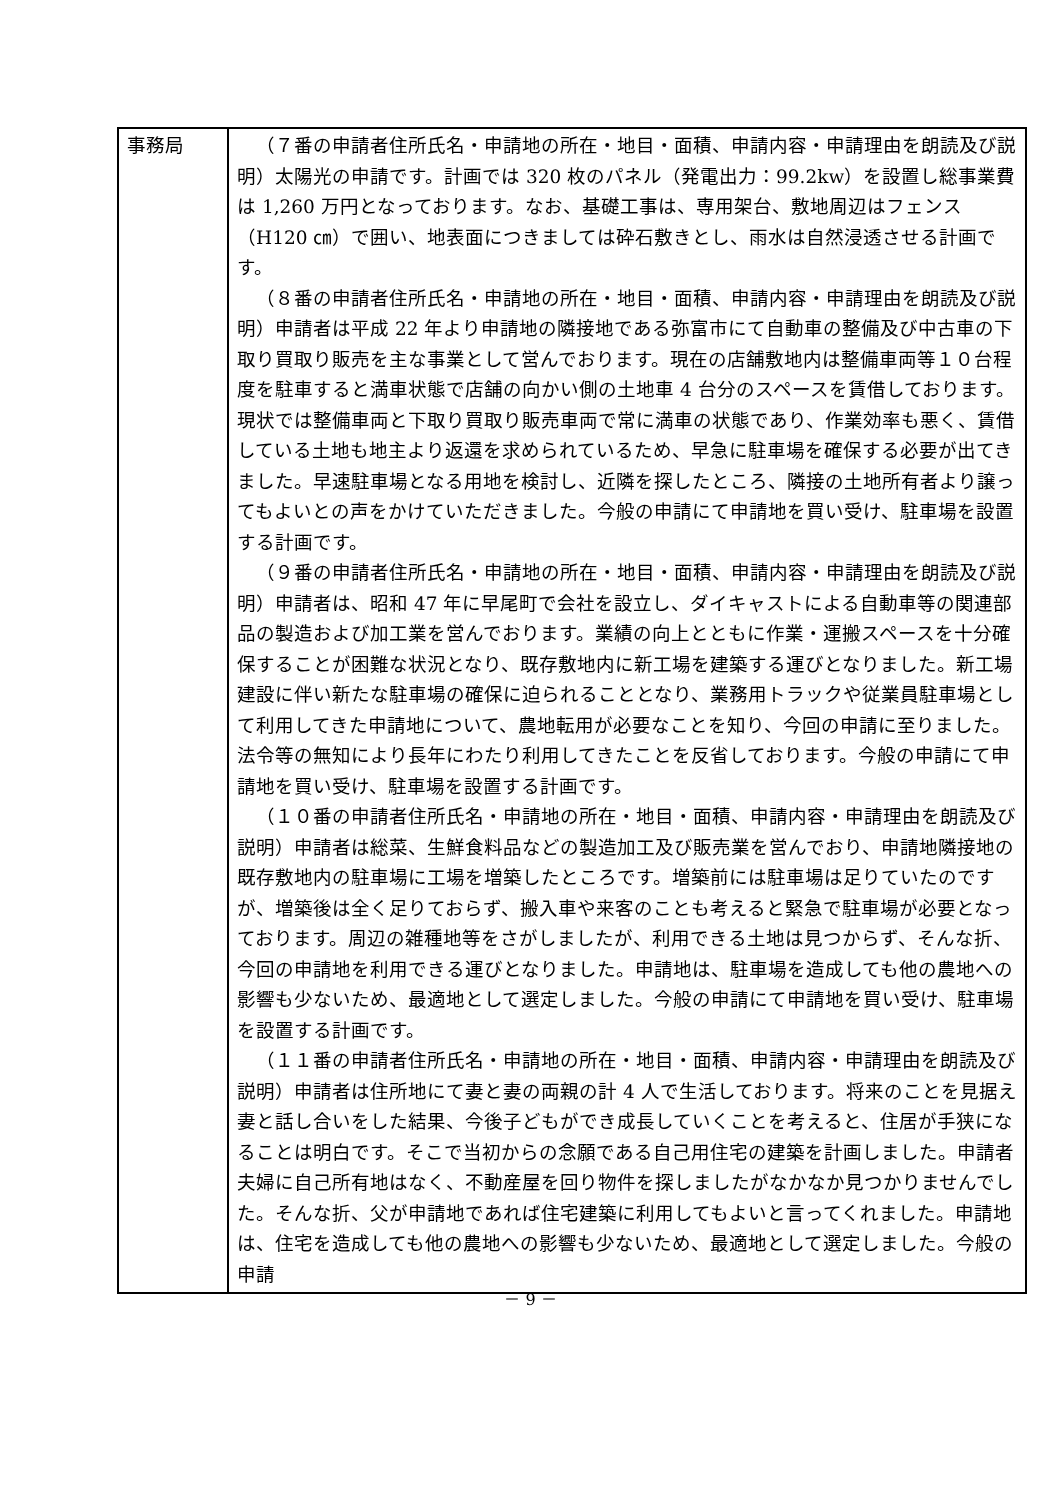| 事務局 | （７番の申請者住所氏名・申請地の所在・地目・面積、申請内容・申請理由を朗読及び説明）太陽光の申請です。計画では 320 枚のパネル（発電出力：99.2kw）を設置し総事業費は 1,260 万円となっております。なお、基礎工事は、専用架台、敷地周辺はフェンス（H120 ㎝）で囲い、地表面につきましては砕石敷きとし、雨水は自然浸透させる計画です。 （８番の申請者住所氏名・申請地の所在・地目・面積、申請内容・申請理由を朗読及び説明）申請者は平成 22 年より申請地の隣接地である弥富市にて自動車の整備及び中古車の下取り買取り販売を主な事業として営んでおります。現在の店舗敷地内は整備車両等１０台程度を駐車すると満車状態で店舗の向かい側の土地車 4 台分のスペースを賃借しております。現状では整備車両と下取り買取り販売車両で常に満車の状態であり、作業効率も悪く、賃借している土地も地主より返還を求められているため、早急に駐車場を確保する必要が出てきました。早速駐車場となる用地を検討し、近隣を探したところ、隣接の土地所有者より譲ってもよいとの声をかけていただきました。今般の申請にて申請地を買い受け、駐車場を設置する計画です。 （９番の申請者住所氏名・申請地の所在・地目・面積、申請内容・申請理由を朗読及び説明）申請者は、昭和 47 年に早尾町で会社を設立し、ダイキャストによる自動車等の関連部品の製造および加工業を営んでおります。業績の向上とともに作業・運搬スペースを十分確保することが困難な状況となり、既存敷地内に新工場を建築する運びとなりました。新工場建設に伴い新たな駐車場の確保に迫られることとなり、業務用トラックや従業員駐車場として利用してきた申請地について、農地転用が必要なことを知り、今回の申請に至りました。法令等の無知により長年にわたり利用してきたことを反省しております。今般の申請にて申請地を買い受け、駐車場を設置する計画です。 （１０番の申請者住所氏名・申請地の所在・地目・面積、申請内容・申請理由を朗読及び説明）申請者は総菜、生鮮食料品などの製造加工及び販売業を営んでおり、申請地隣接地の既存敷地内の駐車場に工場を増築したところです。増築前には駐車場は足りていたのですが、増築後は全く足りておらず、搬入車や来客のことも考えると緊急で駐車場が必要となっております。周辺の雑種地等をさがしましたが、利用できる土地は見つからず、そんな折、今回の申請地を利用できる運びとなりました。申請地は、駐車場を造成しても他の農地への影響も少ないため、最適地として選定しました。今般の申請にて申請地を買い受け、駐車場を設置する計画です。 （１１番の申請者住所氏名・申請地の所在・地目・面積、申請内容・申請理由を朗読及び説明）申請者は住所地にて妻と妻の両親の計 4 人で生活しております。将来のことを見据え妻と話し合いをした結果、今後子どもができ成長していくことを考えると、住居が手狭になることは明白です。そこで当初からの念願である自己用住宅の建築を計画しました。申請者夫婦に自己所有地はなく、不動産屋を回り物件を探しましたがなかなか見つかりませんでした。そんな折、父が申請地であれば住宅建築に利用してもよいと言ってくれました。申請地は、住宅を造成しても他の農地への影響も少ないため、最適地として選定しました。今般の申請 |
－ 9 －